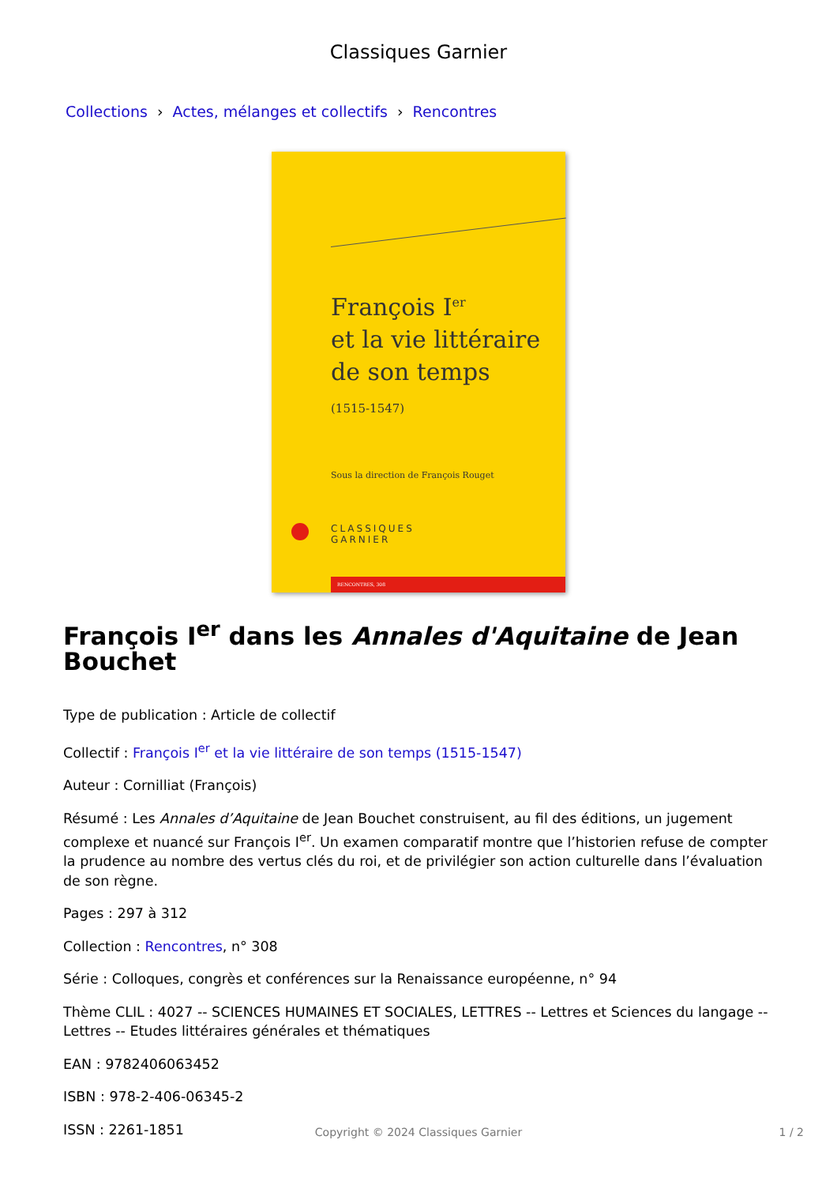Classiques Garnier
Collections › Actes, mélanges et collectifs › Rencontres
François I<sup>er</sup>
et la vie littéraire
de son temps
(1515-1547)
Sous la direction de François Rouget
CLASSIQUES
GARNIER
RENCONTRES, 308
François I<sup>er</sup> dans les Annales d'Aquitaine de Jean Bouchet
Type de publication : Article de collectif
Collectif : François I<sup>er</sup> et la vie littéraire de son temps (1515-1547)
Auteur : Cornilliat (François)
Résumé : Les Annales d’Aquitaine de Jean Bouchet construisent, au fil des éditions, un jugement complexe et nuancé sur François I<sup>er</sup>. Un examen comparatif montre que l’historien refuse de compter la prudence au nombre des vertus clés du roi, et de privilégier son action culturelle dans l’évaluation de son règne.
Pages : 297 à 312
Collection : Rencontres, n° 308
Série : Colloques, congrès et conférences sur la Renaissance européenne, n° 94
Thème CLIL : 4027 -- SCIENCES HUMAINES ET SOCIALES, LETTRES -- Lettres et Sciences du langage -- Lettres -- Etudes littéraires générales et thématiques
EAN : 9782406063452
ISBN : 978-2-406-06345-2
ISSN : 2261-1851
Copyright © 2024 Classiques Garnier
1 / 2